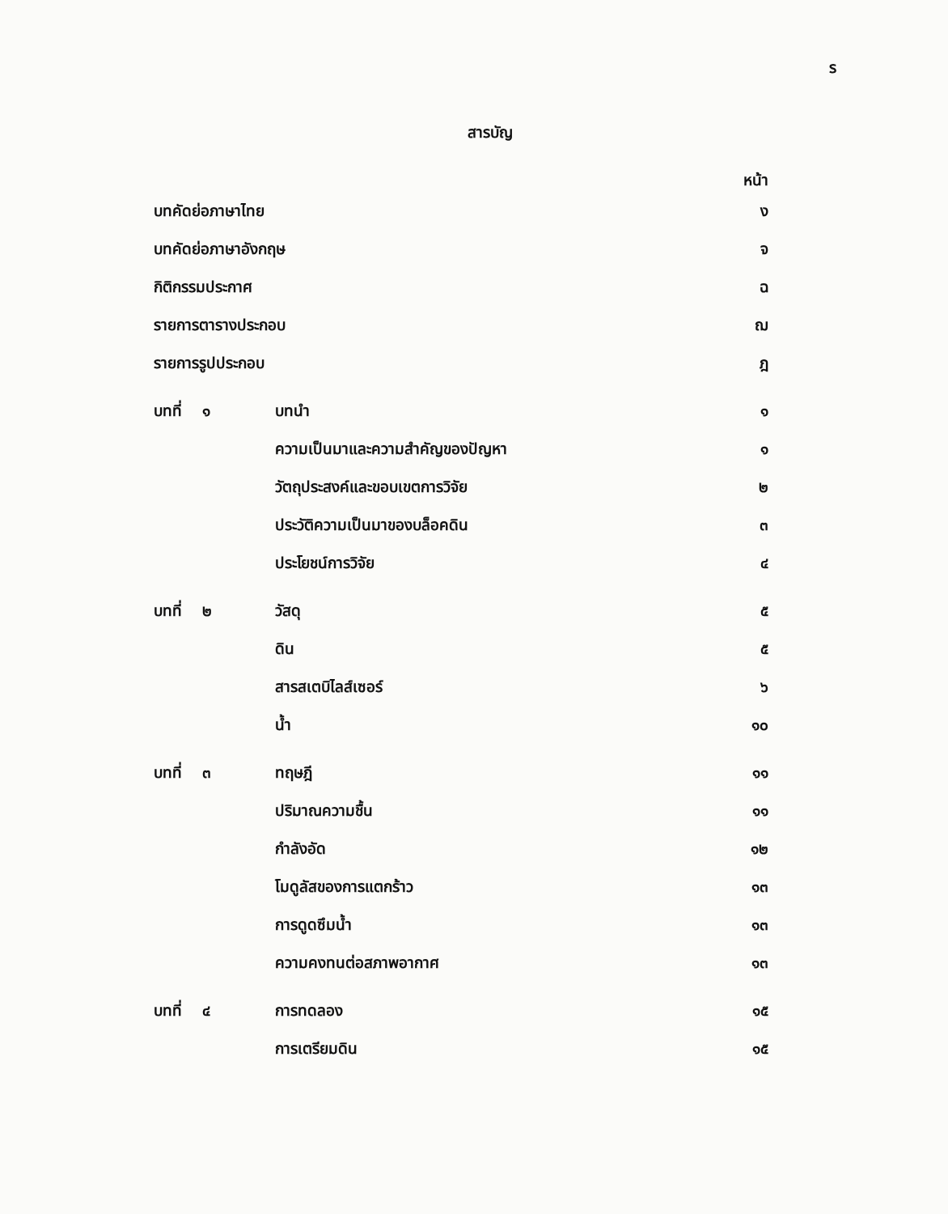ร
สารบัญ
หน้า
| บทคัดย่อภาษาไทย | | | ง |
| บทคัดย่อภาษาอังกฤษ | | | จ |
| กิติกรรมประกาศ | | | ฉ |
| รายการตารางประกอบ | | | ฌ |
| รายการรูปประกอบ | | | ฎ |
| บทที่ | ๑ | บทนำ | ๑ |
| | | ความเป็นมาและความสำคัญของปัญหา | ๑ |
| | | วัตถุประสงค์และขอบเขตการวิจัย | ๒ |
| | | ประวัติความเป็นมาของบล็อคดิน | ๓ |
| | | ประโยชน์การวิจัย | ๔ |
| บทที่ | ๒ | วัสดุ | ๕ |
| | | ดิน | ๕ |
| | | สารสเตบิไลส์เซอร์ | ๖ |
| | | น้ำ | ๑๐ |
| บทที่ | ๓ | ทฤษฎี | ๑๑ |
| | | ปริมาณความชื้น | ๑๑ |
| | | กำลังอัด | ๑๒ |
| | | โมดูลัสของการแตกร้าว | ๑๓ |
| | | การดูดซึมน้ำ | ๑๓ |
| | | ความคงทนต่อสภาพอากาศ | ๑๓ |
| บทที่ | ๔ | การทดลอง | ๑๕ |
| | | การเตรียมดิน | ๑๕ |